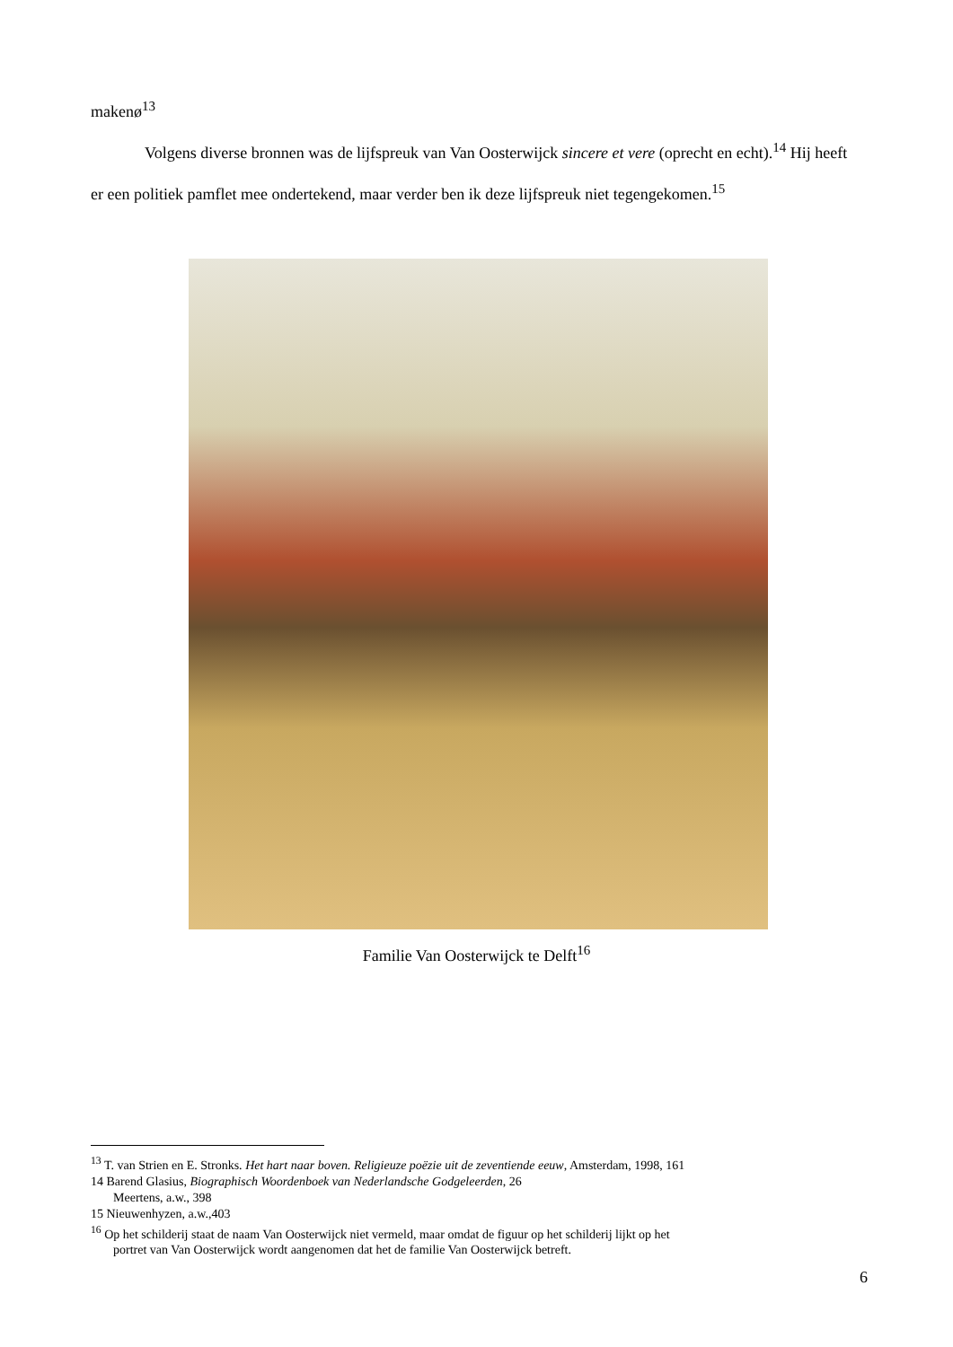makenø<sup>13</sup>
Volgens diverse bronnen was de lijfspreuk van Van Oosterwijck sincere et vere (oprecht en echt).<sup>14</sup> Hij heeft er een politiek pamflet mee ondertekend, maar verder ben ik deze lijfspreuk niet tegengekomen.<sup>15</sup>
Familie Van Oosterwijck te Delft<sup>16</sup>
<sup>13</sup> T. van Strien en E. Stronks. Het hart naar boven. Religieuze poëzie uit de zeventiende eeuw, Amsterdam, 1998, 161
14 Barend Glasius, Biographisch Woordenboek van Nederlandsche Godgeleerden, 26
Meertens, a.w., 398
15 Nieuwenhyzen, a.w.,403
<sup>16</sup> Op het schilderij staat de naam Van Oosterwijck niet vermeld, maar omdat de figuur op het schilderij lijkt op het
portret van Van Oosterwijck wordt aangenomen dat het de familie Van Oosterwijck betreft.
6